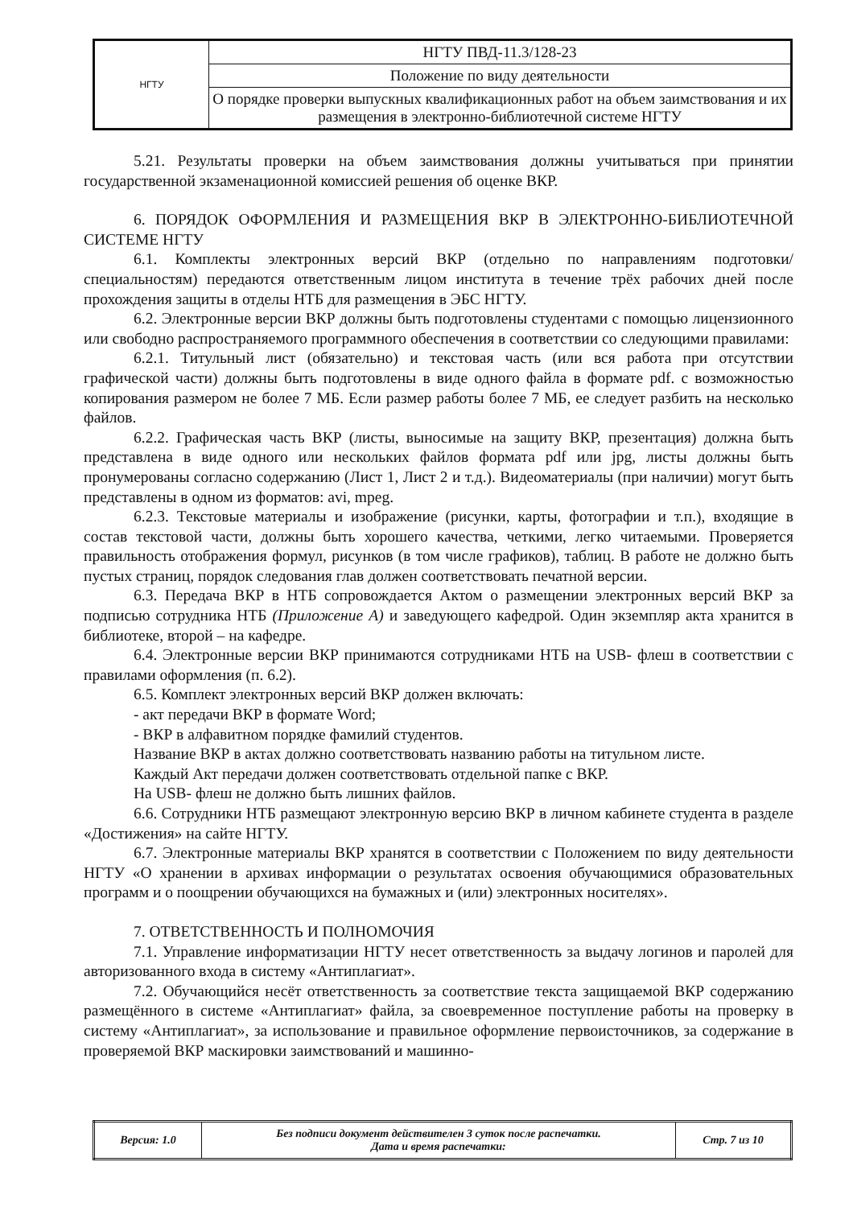| НГТУ | НГТУ ПВД-11.3/128-23 |
| | Положение по виду деятельности |
| | О порядке проверки выпускных квалификационных работ на объем заимствования и их размещения в электронно-библиотечной системе НГТУ |
5.21. Результаты проверки на объем заимствования должны учитываться при принятии государственной экзаменационной комиссией решения об оценке ВКР.
6. ПОРЯДОК ОФОРМЛЕНИЯ И РАЗМЕЩЕНИЯ ВКР В ЭЛЕКТРОННО-БИБЛИОТЕЧНОЙ СИСТЕМЕ НГТУ
6.1. Комплекты электронных версий ВКР (отдельно по направлениям подготовки/специальностям) передаются ответственным лицом института в течение трёх рабочих дней после прохождения защиты в отделы НТБ для размещения в ЭБС НГТУ.
6.2. Электронные версии ВКР должны быть подготовлены студентами с помощью лицензионного или свободно распространяемого программного обеспечения в соответствии со следующими правилами:
6.2.1. Титульный лист (обязательно) и текстовая часть (или вся работа при отсутствии графической части) должны быть подготовлены в виде одного файла в формате pdf. с возможностью копирования размером не более 7 МБ. Если размер работы более 7 МБ, ее следует разбить на несколько файлов.
6.2.2. Графическая часть ВКР (листы, выносимые на защиту ВКР, презентация) должна быть представлена в виде одного или нескольких файлов формата pdf или jpg, листы должны быть пронумерованы согласно содержанию (Лист 1, Лист 2 и т.д.). Видеоматериалы (при наличии) могут быть представлены в одном из форматов: avi, mpeg.
6.2.3. Текстовые материалы и изображение (рисунки, карты, фотографии и т.п.), входящие в состав текстовой части, должны быть хорошего качества, четкими, легко читаемыми. Проверяется правильность отображения формул, рисунков (в том числе графиков), таблиц. В работе не должно быть пустых страниц, порядок следования глав должен соответствовать печатной версии.
6.3. Передача ВКР в НТБ сопровождается Актом о размещении электронных версий ВКР за подписью сотрудника НТБ (Приложение А) и заведующего кафедрой. Один экземпляр акта хранится в библиотеке, второй – на кафедре.
6.4. Электронные версии ВКР принимаются сотрудниками НТБ на USB- флеш в соответствии с правилами оформления (п. 6.2).
6.5. Комплект электронных версий ВКР должен включать:
- акт передачи ВКР в формате Word;
- ВКР в алфавитном порядке фамилий студентов.
Название ВКР в актах должно соответствовать названию работы на титульном листе.
Каждый Акт передачи должен соответствовать отдельной папке с ВКР.
На USB- флеш не должно быть лишних файлов.
6.6. Сотрудники НТБ размещают электронную версию ВКР в личном кабинете студента в разделе «Достижения» на сайте НГТУ.
6.7. Электронные материалы ВКР хранятся в соответствии с Положением по виду деятельности НГТУ «О хранении в архивах информации о результатах освоения обучающимися образовательных программ и о поощрении обучающихся на бумажных и (или) электронных носителях».
7. ОТВЕТСТВЕННОСТЬ И ПОЛНОМОЧИЯ
7.1. Управление информатизации НГТУ несет ответственность за выдачу логинов и паролей для авторизованного входа в систему «Антиплагиат».
7.2. Обучающийся несёт ответственность за соответствие текста защищаемой ВКР содержанию размещённого в системе «Антиплагиат» файла, за своевременное поступление работы на проверку в систему «Антиплагиат», за использование и правильное оформление первоисточников, за содержание в проверяемой ВКР маскировки заимствований и машинно-
| Версия: 1.0 | Без подписи документ действителен 3 суток после распечатки. Дата и время распечатки: | Стр. 7 из 10 |